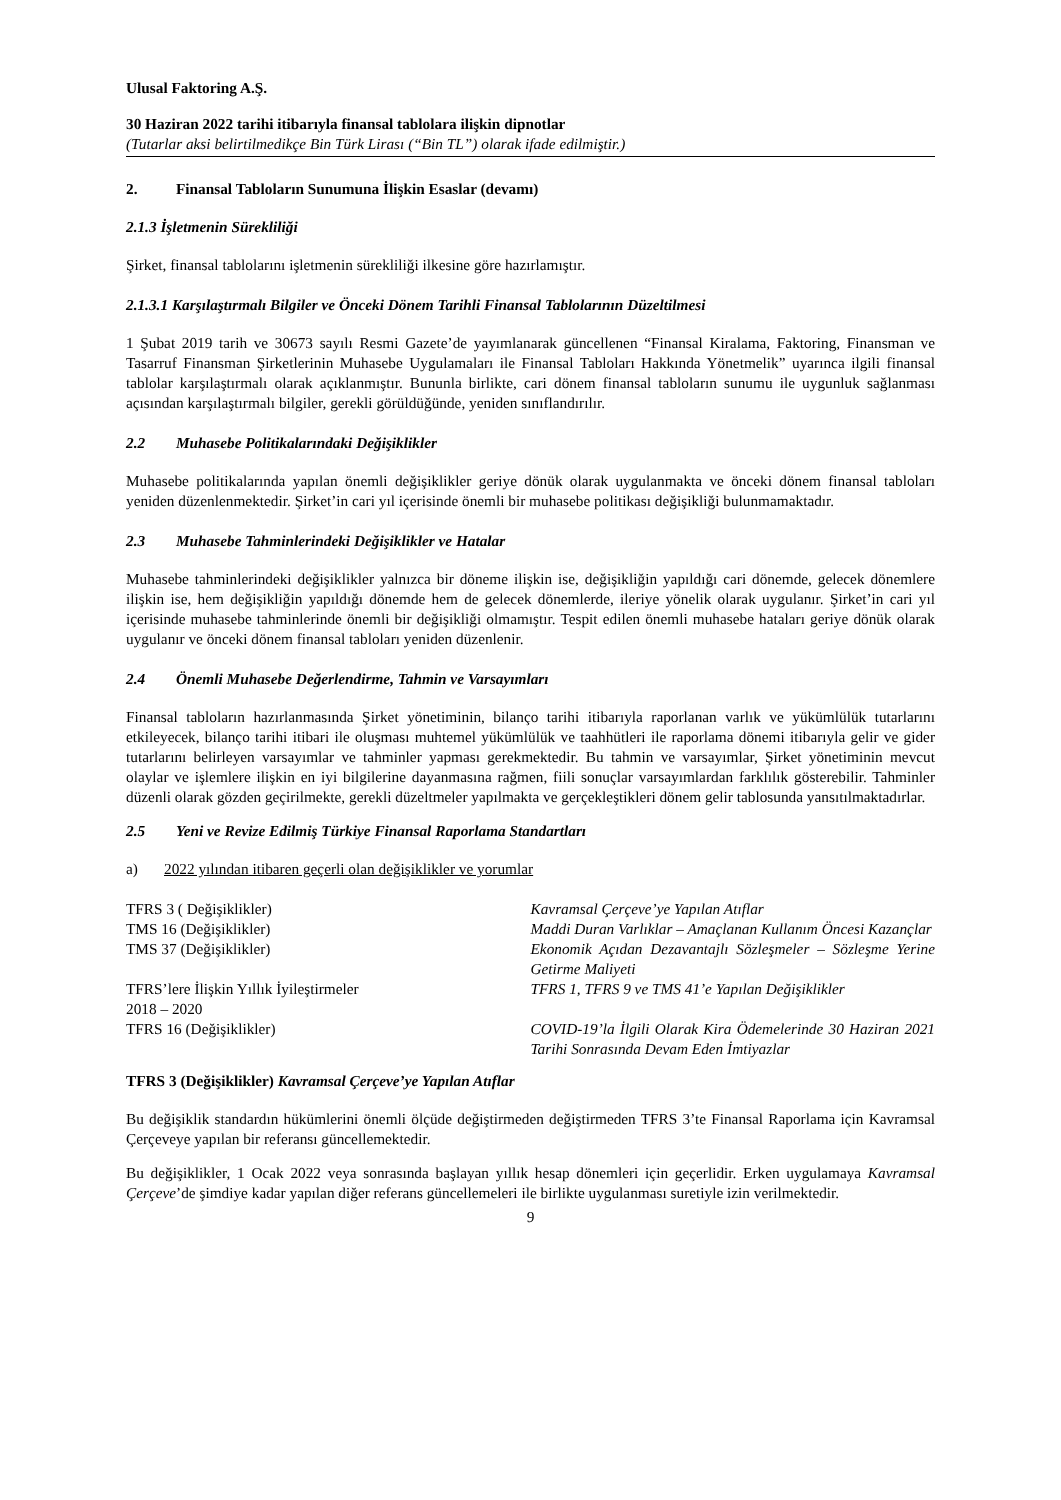Ulusal Faktoring A.Ş.
30 Haziran 2022 tarihi itibarıyla finansal tablolara ilişkin dipnotlar
(Tutarlar aksi belirtilmedikçe Bin Türk Lirası (“Bin TL”) olarak ifade edilmiştir.)
2. Finansal Tabloların Sunumuna İlişkin Esaslar (devamı)
2.1.3 İşletmenin Sürekliliği
Şirket, finansal tablolarını işletmenin sürekliliği ilkesine göre hazırlamıştır.
2.1.3.1 Karşılaştırmalı Bilgiler ve Önceki Dönem Tarihli Finansal Tablolarının Düzeltilmesi
1 Şubat 2019 tarih ve 30673 sayılı Resmi Gazete’de yayımlanarak güncellenen “Finansal Kiralama, Faktoring, Finansman ve Tasarruf Finansman Şirketlerinin Muhasebe Uygulamaları ile Finansal Tabloları Hakkında Yönetmelik” uyarınca ilgili finansal tablolar karşılaştırmalı olarak açıklanmıştır. Bununla birlikte, cari dönem finansal tabloların sunumu ile uygunluk sağlanması açısından karşılaştırmalı bilgiler, gerekli görüldüğünde, yeniden sınıflandırılır.
2.2 Muhasebe Politikalarındaki Değişiklikler
Muhasebe politikalarında yapılan önemli değişiklikler geriye dönük olarak uygulanmakta ve önceki dönem finansal tabloları yeniden düzenlenmektedir. Şirket’in cari yıl içerisinde önemli bir muhasebe politikası değişikliği bulunmamaktadır.
2.3 Muhasebe Tahminlerindeki Değişiklikler ve Hatalar
Muhasebe tahminlerindeki değişiklikler yalnızca bir döneme ilişkin ise, değişikliğin yapıldığı cari dönemde, gelecek dönemlere ilişkin ise, hem değişikliğin yapıldığı dönemde hem de gelecek dönemlerde, ileriye yönelik olarak uygulanır. Şirket’in cari yıl içerisinde muhasebe tahminlerinde önemli bir değişikliği olmamıştır. Tespit edilen önemli muhasebe hataları geriye dönük olarak uygulanır ve önceki dönem finansal tabloları yeniden düzenlenir.
2.4 Önemli Muhasebe Değerlendirme, Tahmin ve Varsayımları
Finansal tabloların hazırlanmasında Şirket yönetiminin, bilanço tarihi itibarıyla raporlanan varlık ve yükümlülük tutarlarını etkileyecek, bilanço tarihi itibari ile oluşması muhtemel yükümlülük ve taahhütleri ile raporlama dönemi itibarıyla gelir ve gider tutarlarını belirleyen varsayımlar ve tahminler yapması gerekmektedir. Bu tahmin ve varsayımlar, Şirket yönetiminin mevcut olaylar ve işlemlere ilişkin en iyi bilgilerine dayanmasına rağmen, fiili sonuçlar varsayımlardan farklılık gösterebilir. Tahminler düzenli olarak gözden geçirilmekte, gerekli düzeltmeler yapılmakta ve gerçekleştikleri dönem gelir tablosunda yansıtılmaktadırlar.
2.5 Yeni ve Revize Edilmiş Türkiye Finansal Raporlama Standartları
a) 2022 yılından itibaren geçerli olan değişiklikler ve yorumlar
| TFRS 3 ( Değişiklikler) | Kavramsal Çerçeve’ye Yapılan Atıflar |
| TMS 16 (Değişiklikler) | Maddi Duran Varlıklar – Amaçlanan Kullanım Öncesi Kazançlar |
| TMS 37 (Değişiklikler) | Ekonomik Açıdan Dezavantajlı Sözleşmeler – Sözleşme Yerine Getirme Maliyeti |
| TFRS’lere İlişkin Yıllık İyileştirmeler 2018 – 2020 | TFRS 1, TFRS 9 ve TMS 41’e Yapılan Değişiklikler |
| TFRS 16 (Değişiklikler) | COVID-19’la İlgili Olarak Kira Ödemelerinde 30 Haziran 2021 Tarihi Sonrasında Devam Eden İmtiyazlar |
TFRS 3 (Değişiklikler) Kavramsal Çerçeve’ye Yapılan Atıflar
Bu değişiklik standardın hükümlerini önemli ölçüde değiştirmeden değiştirmeden TFRS 3’te Finansal Raporlama için Kavramsal Çerçeveye yapılan bir referansı güncellemektedir.
Bu değişiklikler, 1 Ocak 2022 veya sonrasında başlayan yıllık hesap dönemleri için geçerlidir. Erken uygulamaya Kavramsal Çerçeve’de şimdiye kadar yapılan diğer referans güncellemeleri ile birlikte uygulanması suretiyle izin verilmektedir.
9